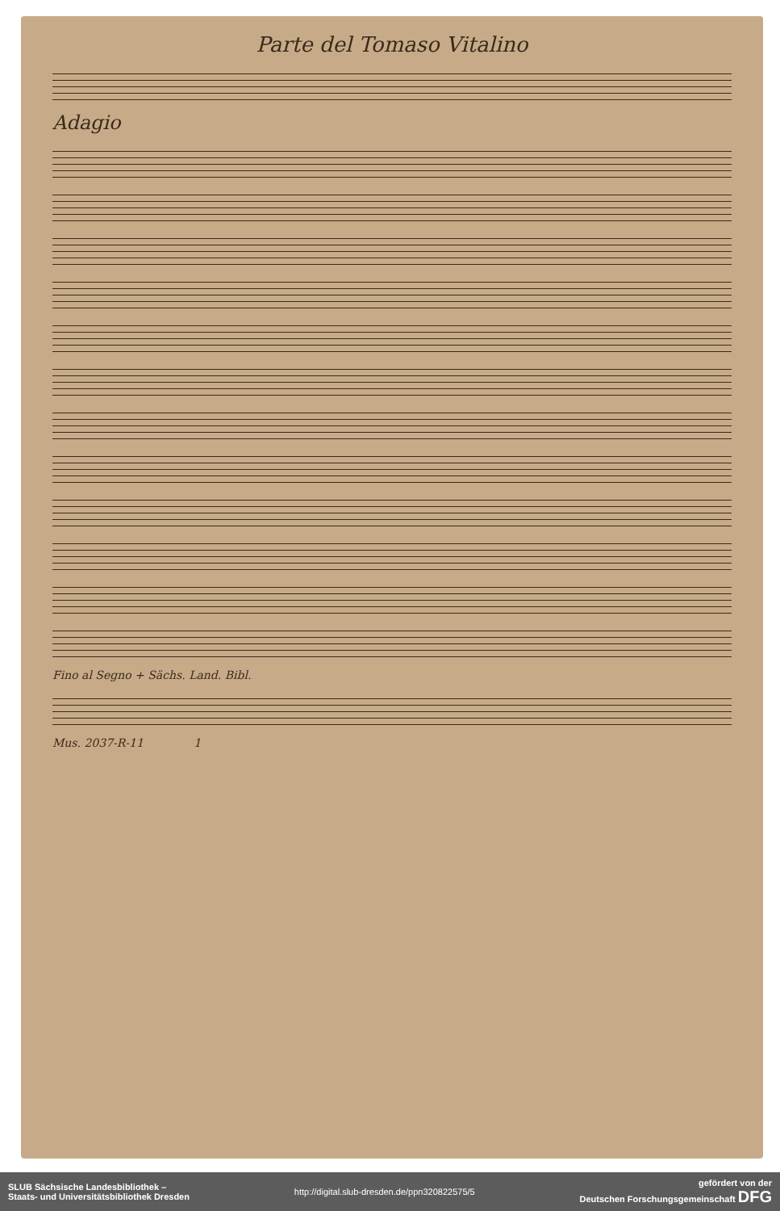Parte del Tomaso Vitalino
Adagio
Fino al Segno + Sächs. Land. Bibl.
Mus. 2037-R-11 1
SLUB Sächsische Landesbibliothek –
Staats- und Universitätsbibliothek Dresden
http://digital.slub-dresden.de/ppn320822575/5
gefördert von der
Deutschen Forschungsgemeinschaft DFG